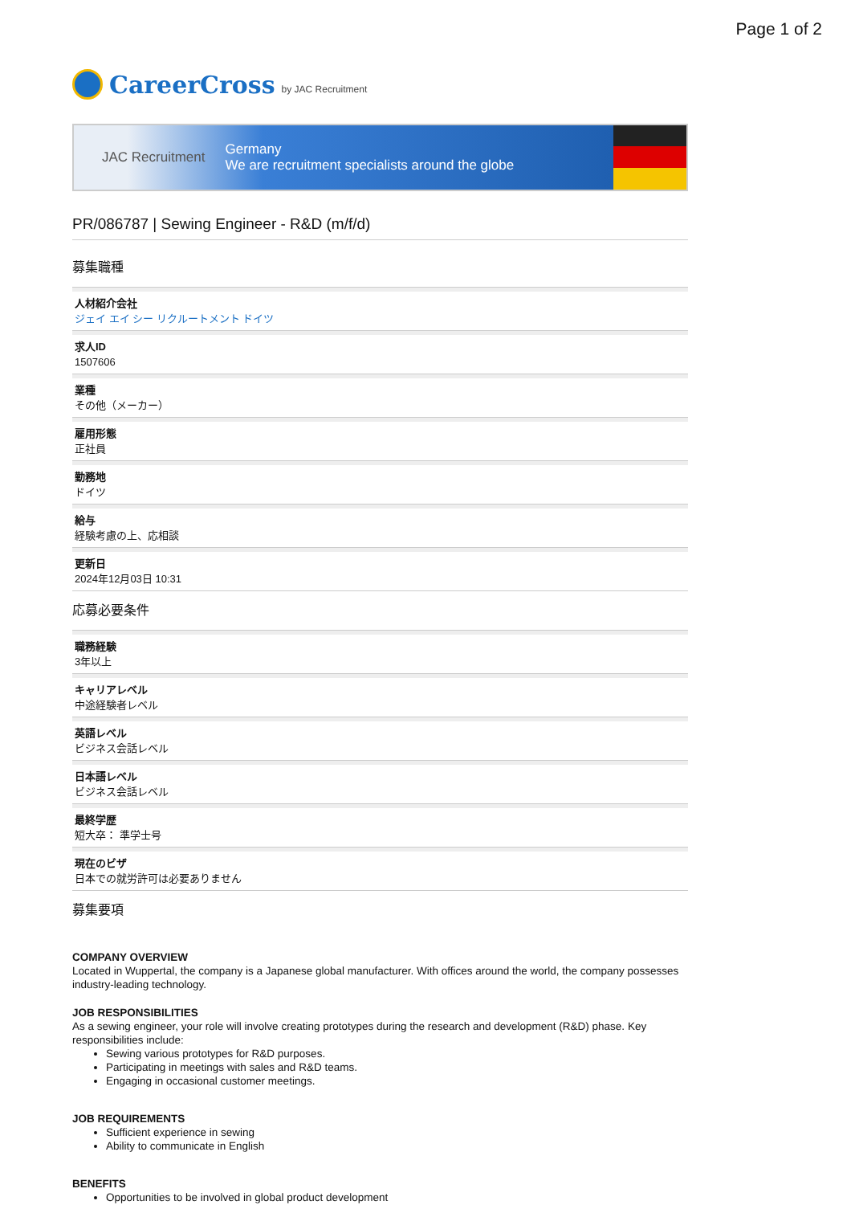Page 1 of 2
CareerCross by JAC Recruitment
JAC Recruitment Germany
We are recruitment specialists around the globe
PR/086787 | Sewing Engineer - R&D (m/f/d)
募集職種
人材紹介会社
ジェイ エイ シー リクルートメント ドイツ
求人ID
1507606
業種
その他（メーカー）
雇用形態
正社員
勤務地
ドイツ
給与
経験考慮の上、応相談
更新日
2024年12月03日 10:31
応募必要条件
職務経験
3年以上
キャリアレベル
中途経験者レベル
英語レベル
ビジネス会話レベル
日本語レベル
ビジネス会話レベル
最終学歴
短大卒： 準学士号
現在のビザ
日本での就労許可は必要ありません
募集要項
COMPANY OVERVIEW
Located in Wuppertal, the company is a Japanese global manufacturer. With offices around the world, the company possesses industry-leading technology.
JOB RESPONSIBILITIES
As a sewing engineer, your role will involve creating prototypes during the research and development (R&D) phase. Key responsibilities include:
Sewing various prototypes for R&D purposes.
Participating in meetings with sales and R&D teams.
Engaging in occasional customer meetings.
JOB REQUIREMENTS
Sufficient experience in sewing
Ability to communicate in English
BENEFITS
Opportunities to be involved in global product development